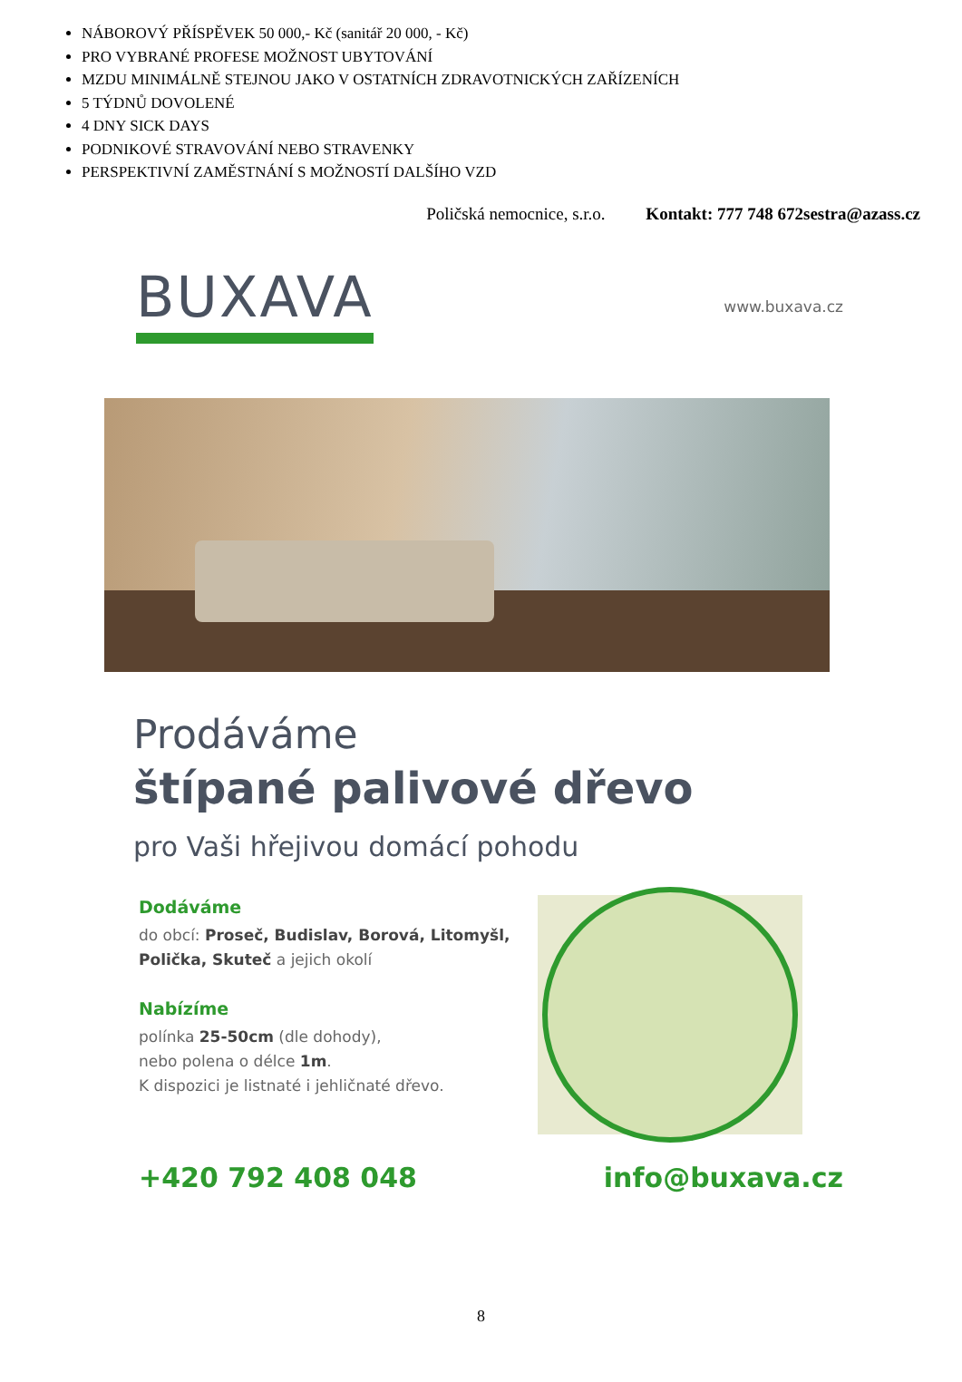NÁBOROVÝ PŘÍSPĚVEK 50 000,- Kč (sanitář 20 000, - Kč)
PRO VYBRANÉ PROFESE MOŽNOST UBYTOVÁNÍ
MZDU MINIMÁLNĚ STEJNOU JAKO V OSTATNÍCH ZDRAVOTNICKÝCH ZAŘÍZENÍCH
5 TÝDNŮ DOVOLENÉ
4 DNY SICK DAYS
PODNIKOVÉ STRAVOVÁNÍ NEBO STRAVENKY
PERSPEKTIVNÍ ZAMĚSTNÁNÍ S MOŽNOSTÍ DALŠÍHO VZD
Poličská nemocnice, s.r.o. Kontakt: 777 748 672sestra@azass.cz
BUXAVA
www.buxava.cz
Prodáváme
štípané palivové dřevo
pro Vaši hřejivou domácí pohodu
Dodáváme
do obcí: Proseč, Budislav, Borová, Litomyšl, Polička, Skuteč a jejich okolí
Nabízíme
polínka 25-50cm (dle dohody),
nebo polena o délce 1m.
K dispozici je listnaté i jehličnaté dřevo.
+420 792 408 048 info@buxava.cz
8